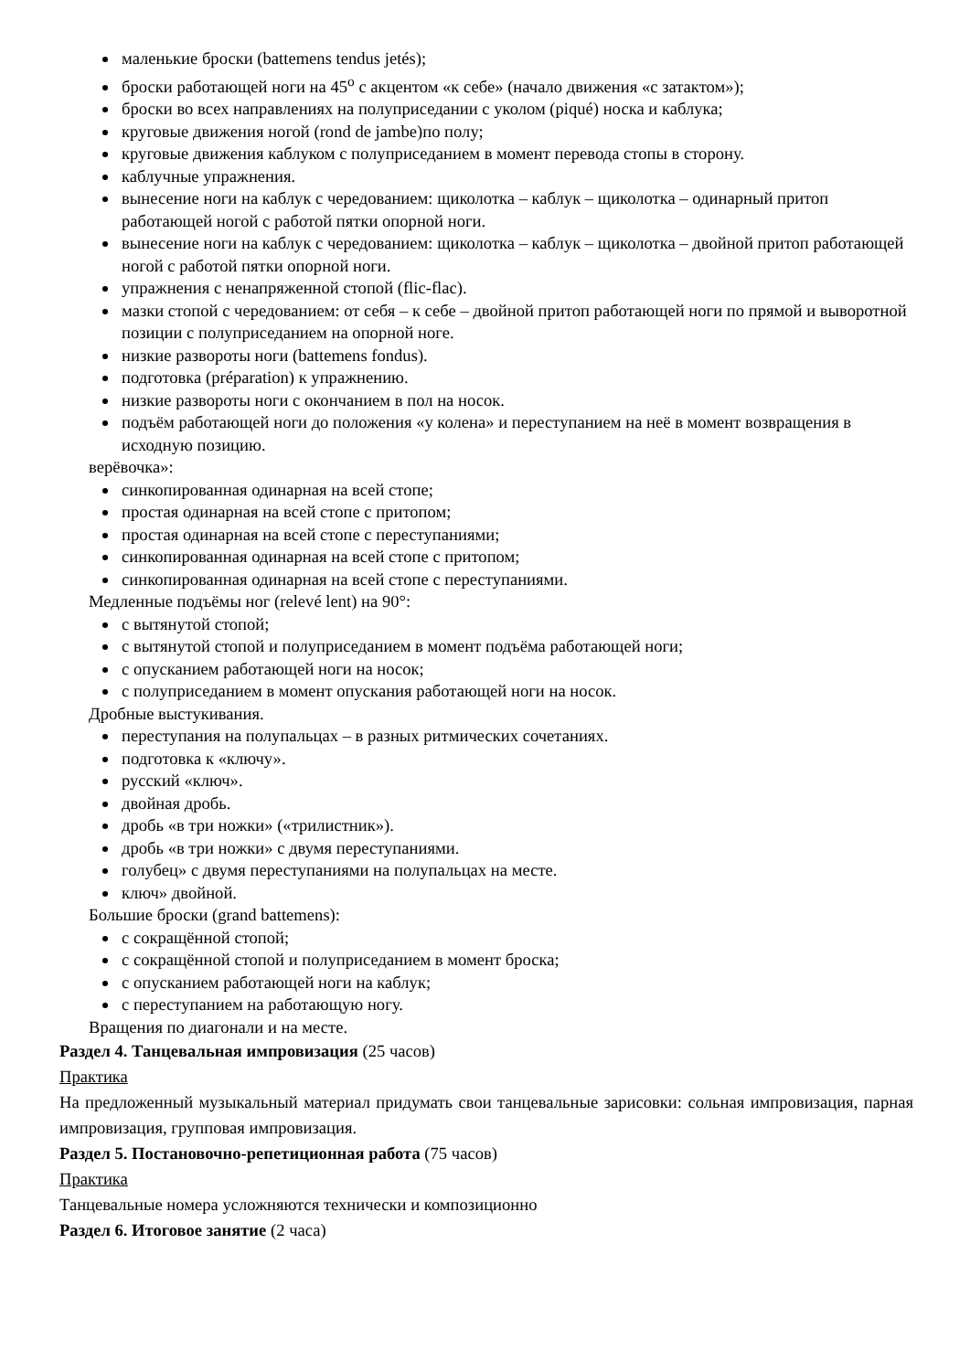маленькие броски (battemens tendus jetés);
броски работающей ноги на 45<sup>о</sup> с акцентом «к себе» (начало движения «с затактом»);
броски во всех направлениях на полуприседании с уколом (piqué) носка и каблука;
круговые движения ногой (rond de jambe)по полу;
круговые движения каблуком с полуприседанием в момент перевода стопы в сторону.
каблучные упражнения.
вынесение ноги на каблук с чередованием: щиколотка – каблук – щиколотка – одинарный притоп работающей ногой с работой пятки опорной ноги.
вынесение ноги на каблук с чередованием: щиколотка – каблук – щиколотка – двойной притоп работающей ногой с работой пятки опорной ноги.
упражнения с ненапряженной стопой (flic-flac).
мазки стопой с чередованием: от себя – к себе – двойной притоп работающей ноги по прямой и выворотной позиции с полуприседанием на опорной ноге.
низкие развороты ноги (battemens fondus).
подготовка (préparation) к упражнению.
низкие развороты ноги с окончанием в пол на носок.
подъём работающей ноги до положения «у колена» и переступанием на неё в момент возвращения в исходную позицию.
верёвочка»:
синкопированная одинарная на всей стопе;
простая одинарная на всей стопе с притопом;
простая одинарная на всей стопе с переступаниями;
синкопированная одинарная на всей стопе с притопом;
синкопированная одинарная на всей стопе с переступаниями.
Медленные подъёмы ног (relevé lent) на 90°:
с вытянутой стопой;
с вытянутой стопой и полуприседанием в момент подъёма работающей ноги;
с опусканием работающей ноги на носок;
с полуприседанием в момент опускания работающей ноги на носок.
Дробные выстукивания.
переступания на полупальцах – в разных ритмических сочетаниях.
подготовка к «ключу».
русский «ключ».
двойная дробь.
дробь «в три ножки» («трилистник»).
дробь «в три ножки» с двумя переступаниями.
голубец» с двумя переступаниями на полупальцах на месте.
ключ» двойной.
Большие броски (grand battemens):
с сокращённой стопой;
с сокращённой стопой и полуприседанием в момент броска;
с опусканием работающей ноги на каблук;
с переступанием на работающую ногу.
Вращения по диагонали и на месте.
Раздел 4. Танцевальная импровизация (25 часов)
Практика
На предложенный музыкальный материал придумать свои танцевальные зарисовки: сольная импровизация, парная импровизация, групповая импровизация.
Раздел 5. Постановочно-репетиционная работа (75 часов)
Практика
Танцевальные номера усложняются технически и композиционно
Раздел 6. Итоговое занятие (2 часа)